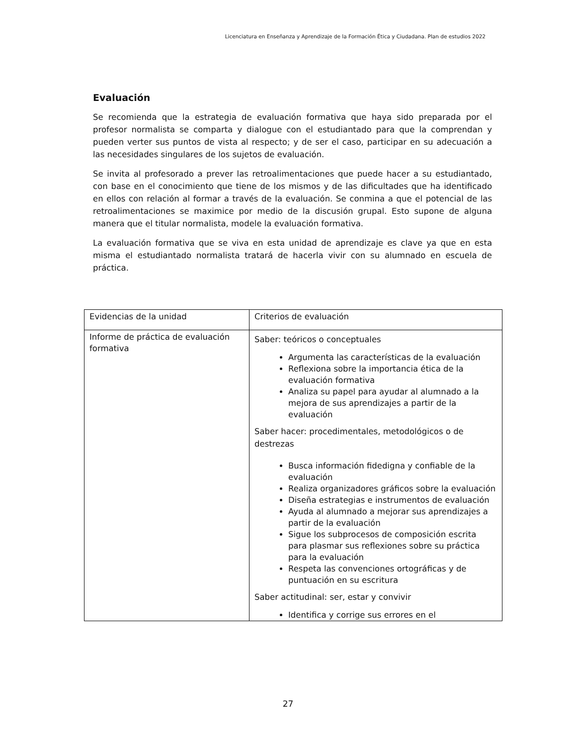Licenciatura en Enseñanza y Aprendizaje de la Formación Ética y Ciudadana. Plan de estudios 2022
Evaluación
Se recomienda que la estrategia de evaluación formativa que haya sido preparada por el profesor normalista se comparta y dialogue con el estudiantado para que la comprendan y pueden verter sus puntos de vista al respecto; y de ser el caso, participar en su adecuación a las necesidades singulares de los sujetos de evaluación.
Se invita al profesorado a prever las retroalimentaciones que puede hacer a su estudiantado, con base en el conocimiento que tiene de los mismos y de las dificultades que ha identificado en ellos con relación al formar a través de la evaluación. Se conmina a que el potencial de las retroalimentaciones se maximice por medio de la discusión grupal. Esto supone de alguna manera que el titular normalista, modele la evaluación formativa.
La evaluación formativa que se viva en esta unidad de aprendizaje es clave ya que en esta misma el estudiantado normalista tratará de hacerla vivir con su alumnado en escuela de práctica.
| Evidencias de la unidad | Criterios de evaluación |
| Informe de práctica de evaluación formativa | Saber: teóricos o conceptuales Argumenta las características de la evaluación Reflexiona sobre la importancia ética de la evaluación formativa Analiza su papel para ayudar al alumnado a la mejora de sus aprendizajes a partir de la evaluación Saber hacer: procedimentales, metodológicos o de destrezas Busca información fidedigna y confiable de la evaluación Realiza organizadores gráficos sobre la evaluación Diseña estrategias e instrumentos de evaluación Ayuda al alumnado a mejorar sus aprendizajes a partir de la evaluación Sigue los subprocesos de composición escrita para plasmar sus reflexiones sobre su práctica para la evaluación Respeta las convenciones ortográficas y de puntuación en su escritura Saber actitudinal: ser, estar y convivir Identifica y corrige sus errores en el |
27